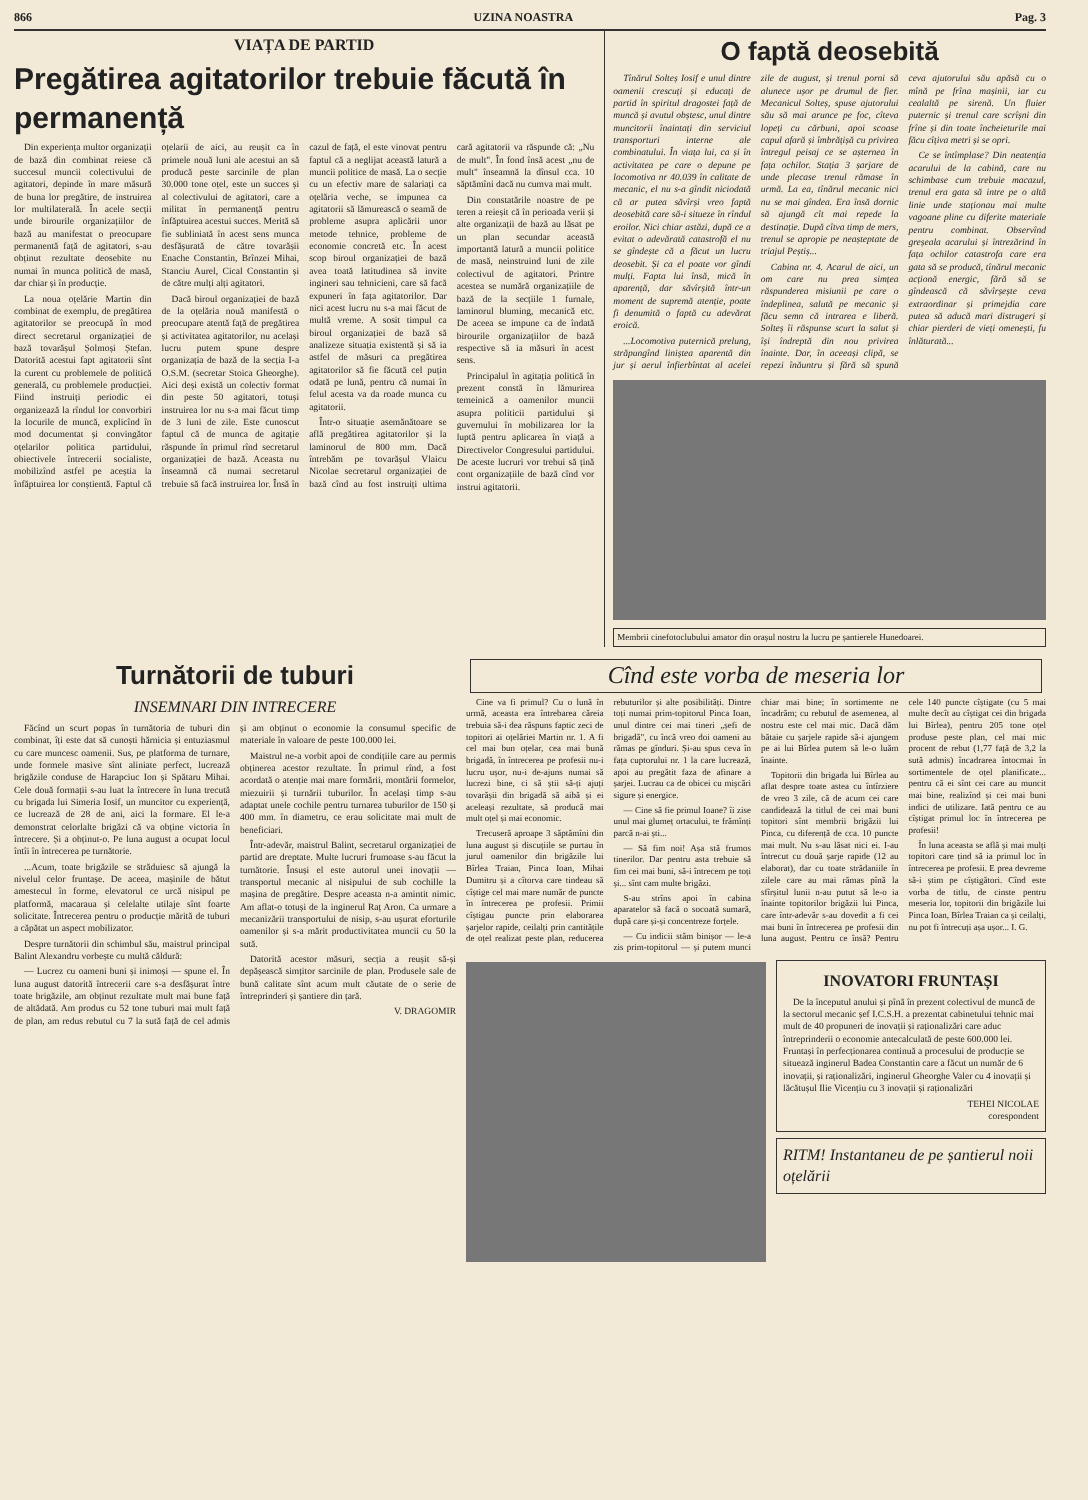866 UZINA NOASTRA Pag. 3
VIAȚA DE PARTID
Pregătirea agitatorilor trebuie făcută în permanență
Din experiența multor organizații de bază din combinat reiese că succesul muncii colectivului de agitatori, depinde în mare măsură de buna lor pregătire, de instruirea lor multilaterală. În acele secții unde birourile organizațiilor de bază au manifestat o preocupare permanentă față de agitatori, s-au obținut rezultate deosebite nu numai în munca politică de masă, dar chiar și în producție.
La noua oțelărie Martin din combinat de exemplu, de pregătirea agitatorilor se preocupă în mod direct secretarul organizației de bază tovarășul Șolmoși Ștefan. Datorită acestui fapt agitatorii sînt la curent cu problemele de politică generală, cu problemele producției. Fiind instruiți periodic ei organizează la rîndul lor convorbiri la locurile de muncă, explicînd în mod documentat și convingător oțelarilor politica partidului, obiectivele întrecerii socialiste, mobilizînd astfel pe aceștia la înfăptuirea lor conștientă. Faptul că oțelarii de aici, au reușit ca în primele nouă luni ale acestui an să producă peste sarcinile de plan 30.000 tone oțel, este un succes și al colectivului de agitatori, care a militat în permanență pentru înfăptuirea acestui succes. Merită să fie subliniată în acest sens munca desfășurată de către tovarășii Enache Constantin, Brînzei Mihai, Stanciu Aurel, Cical Constantin și de către mulți alți agitatori.
Dacă biroul organizației de bază de la oțelăria nouă manifestă o preocupare atentă față de pregătirea și activitatea agitatorilor, nu același lucru putem spune despre organizația de bază de la secția I-a O.S.M. (secretar Stoica Gheorghe). Aici deși există un colectiv format din peste 50 agitatori, totuși instruirea lor nu s-a mai făcut timp de 3 luni de zile. Este cunoscut faptul că de munca de agitație răspunde în primul rînd secretarul organizației de bază. Aceasta nu înseamnă că numai secretarul trebuie să facă instruirea lor. Însă în cazul de față, el este vinovat pentru faptul că a neglijat această latură a muncii politice de masă. La o secție cu un efectiv mare de salariați ca oțelăria veche, se impunea ca agitatorii să lămurească o seamă de probleme asupra aplicării unor metode tehnice, probleme de economie concretă etc. În acest scop biroul organizației de bază avea toată latitudinea să invite ingineri sau tehnicieni, care să facă expuneri în fața agitatorilor. Dar nici acest lucru nu s-a mai făcut de multă vreme. A sosit timpul ca biroul organizației de bază să analizeze situația existentă și să ia astfel de măsuri ca pregătirea agitatorilor să fie făcută cel puțin odată pe lună, pentru că numai în felul acesta va da roade munca cu agitatorii.
Într-o situație asemănătoare se află pregătirea agitatorilor și la laminorul de 800 mm. Dacă întrebăm pe tovarășul Vlaicu Nicolae secretarul organizației de bază cînd au fost instruiți ultima cară agitatorii va răspunde că: „Nu de mult". În fond însă acest „nu de mult" înseamnă la dînsul cca. 10 săptămîni dacă nu cumva mai mult.
Din constatările noastre de pe teren a reieșit că în perioada verii și alte organizații de bază au lăsat pe un plan secundar această importantă latură a muncii politice de masă, neinstruind luni de zile colectivul de agitatori. Printre acestea se numără organizațiile de bază de la secțiile 1 furnale, laminorul bluming, mecanică etc. De aceea se impune ca de îndată birourile organizațiilor de bază respective să ia măsuri în acest sens.
Principalul în agitația politică în prezent constă în lămurirea temeinică a oamenilor muncii asupra politicii partidului și guvernului în mobilizarea lor la luptă pentru aplicarea în viață a Directivelor Congresului partidului. De aceste lucruri vor trebui să țină cont organizațiile de bază cînd vor instrui agitatorii.
O faptă deosebită
Tînărul Solteș Iosif e unul dintre oamenii crescuți și educați de partid în spiritul dragostei față de muncă și avutul obștesc, unul dintre muncitorii înaintați din serviciul transporturi interne ale combinatului. În viața lui, ca și în activitatea pe care o depune pe locomotiva nr 40.039 în calitate de mecanic, el nu s-a gîndit niciodată că ar putea săvîrși vreo faptă deosebită care să-i situeze în rîndul eroilor. Nici chiar astăzi, după ce a evitat o adevărată catastrofă el nu se gîndește că a făcut un lucru deosebit. Și ca el poate vor gîndi mulți. Fapta lui însă, mică în aparență, dar săvîrșită într-un moment de supremă atenție, poate fi denumită o faptă cu adevărat eroică.
...Locomotiva puternică prelung, străpungînd liniștea aparentă din jur și aerul înfierbîntat al acelei zile de august, și trenul porni să alunece ușor pe drumul de fier. Mecanicul Solteș, spuse ajutorului său să mai arunce pe foc, cîteva lopeți cu cărbuni, apoi scoase capul afară și îmbrățișă cu privirea întregul peisaj ce se așternea în fața ochilor. Stația 3 șarjare de unde plecase trenul rămase în urmă. La ea, tînărul mecanic nici nu se mai gîndea. Era însă dornic să ajungă cît mai repede la destinație. După cîtva timp de mers, trenul se apropie pe neașteptate de triajul Peștiș...
Cabina nr. 4. Acarul de aici, un om care nu prea simțea răspunderea misiunii pe care o îndeplinea, salută pe mecanic și făcu semn că intrarea e liberă. Solteș îi răspunse scurt la salut și își îndreptă din nou privirea înainte. Dar, în aceeași clipă, se repezi înăuntru și fără să spună ceva ajutorului său apăsă cu o mînă pe frîna mașinii, iar cu cealaltă pe sirenă. Un fluier puternic și trenul care scrîșni din frîne și din toate încheieturile mai făcu cîțiva metri și se opri.
Ce se întîmplase? Din neatenția acarului de la cabină, care nu schimbase cum trebuie macazul, trenul era gata să intre pe o altă linie unde staționau mai multe vagoane pline cu diferite materiale pentru combinat. Observînd greșeala acarului și întrezărind în fața ochilor catastrofa care era gata să se producă, tînărul mecanic acționă energic, fără să se gîndească că săvîrșește ceva extraordinar și primejdia care putea să aducă mari distrugeri și chiar pierderi de vieți omenești, fu înlăturată...
Membrii cinefotoclubului amator din orașul nostru la lucru pe șantierele Hunedoarei.
Turnătorii de tuburi
INSEMNARI DIN INTRECERE
Făcînd un scurt popas în turnătoria de tuburi din combinat, îți este dat să cunoști hărnicia și entuziasmul cu care muncesc oamenii. Sus, pe platforma de turnare, unde formele masive sînt aliniate perfect, lucrează brigăzile conduse de Harapciuc Ion și Spătaru Mihai. Cele două formații s-au luat la întrecere în luna trecută cu brigada lui Simeria Iosif, un muncitor cu experiență, ce lucrează de 28 de ani, aici la formare. El le-a demonstrat celorlalte brigăzi că va obține victoria în întrecere. Și a obținut-o. Pe luna august a ocupat locul întîi în întrecerea pe turnătorie.
...Acum, toate brigăzile se străduiesc să ajungă la nivelul celor fruntașe. De aceea, mașinile de bătut amestecul în forme, elevatorul ce urcă nisipul pe platformă, macaraua și celelalte utilaje sînt foarte solicitate. Întrecerea pentru o producție mărită de tuburi a căpătat un aspect mobilizator.
Despre turnătorii din schimbul său, maistrul principal Balint Alexandru vorbește cu multă căldură:
— Lucrez cu oameni buni și inimoși — spune el. În luna august datorită întrecerii care s-a desfășurat între toate brigăzile, am obținut rezultate mult mai bune față de altădată. Am produs cu 52 tone tuburi mai mult față de plan, am redus rebutul cu 7 la sută față de cel admis și am obținut o economie la consumul specific de materiale în valoare de peste 100.000 lei.
Maistrul ne-a vorbit apoi de condițiile care au permis obținerea acestor rezultate. În primul rînd, a fost acordată o atenție mai mare formării, montării formelor, miezuirii și turnării tuburilor. În același timp s-au adaptat unele cochile pentru turnarea tuburilor de 150 și 400 mm. în diametru, ce erau solicitate mai mult de beneficiari.
Într-adevăr, maistrul Balint, secretarul organizației de partid are dreptate. Multe lucruri frumoase s-au făcut la turnătorie. Însuși el este autorul unei inovații — transportul mecanic al nisipului de sub cochille la mașina de pregătire. Despre aceasta n-a amintit nimic. Am aflat-o totuși de la inginerul Raț Aron. Ca urmare a mecanizării transportului de nisip, s-au ușurat eforturile oamenilor și s-a mărit productivitatea muncii cu 50 la sută.
Datorită acestor măsuri, secția a reușit să-și depășească simțitor sarcinile de plan. Produsele sale de bună calitate sînt acum mult căutate de o serie de întreprinderi și șantiere din țară.
V. DRAGOMIR
Cînd este vorba de meseria lor
Cine va fi primul? Cu o lună în urmă, aceasta era întrebarea căreia trebuia să-i dea răspuns faptic zeci de topitori ai oțelăriei Martin nr. 1. A fi cel mai bun oțelar, cea mai bună brigadă, în întrecerea pe profesii nu-i lucru ușor, nu-i de-ajuns numai să lucrezi bine, ci să știi să-ți ajuți tovarășii din brigadă să aibă și ei aceleași rezultate, să producă mai mult oțel și mai economic.
Trecuseră aproape 3 săptămîni din luna august și discuțiile se purtau în jurul oamenilor din brigăzile lui Bîrlea Traian, Pinca Ioan, Mihai Dumitru și a cîtorva care tindeau să cîștige cel mai mare număr de puncte în întrecerea pe profesii. Primii cîștigau puncte prin elaborarea șarjelor rapide, ceilalți prin cantitățile de oțel realizat peste plan, reducerea rebuturilor și alte posibilități. Dintre toți numai prim-topitorul Pinca Ioan, unul dintre cei mai tineri „șefi de brigadă", cu încă vreo doi oameni au rămas pe gînduri. Și-au spus ceva în fața cuptorului nr. 1 la care lucrează, apoi au pregătit faza de afinare a șarjei. Lucrau ca de obicei cu mișcări sigure și energice.
— Cine să fie primul Ioane? îi zise unul mai glumeț ortacului, te frămînți parcă n-ai ști...
— Să fim noi! Așa stă frumos tinerilor. Dar pentru asta trebuie să fim cei mai buni, să-i întrecem pe toți și... sînt cam multe brigăzi.
S-au strîns apoi în cabina aparatelor să facă o socoată sumară, după care și-și concentreze forțele.
— Cu indicii stăm binișor — le-a zis prim-topitorul — și putem munci chiar mai bine; în sortimente ne încadrăm; cu rebutul de asemenea, al nostru este cel mai mic. Dacă dăm bătaie cu șarjele rapide să-i ajungem pe ai lui Bîrlea putem să le-o luăm înainte.
Topitorii din brigada lui Bîrlea au aflat despre toate astea cu întîrziere de vreo 3 zile, că de acum cei care candidează la titlul de cei mai buni topitori sînt membrii brigăzii lui Pinca, cu diferență de cca. 10 puncte mai mult. Nu s-au lăsat nici ei. I-au întrecut cu două șarje rapide (12 au elaborat), dar cu toate strădaniile în zilele care au mai rămas pînă la sfîrșitul lunii n-au putut să le-o ia înainte topitorilor brigăzii lui Pinca, care într-adevăr s-au dovedit a fi cei mai buni în întrecerea pe profesii din luna august. Pentru ce însă? Pentru cele 140 puncte cîștigate (cu 5 mai multe decît au cîștigat cei din brigada lui Bîrlea), pentru 205 tone oțel produse peste plan, cel mai mic procent de rebut (1,77 față de 3,2 la sută admis) încadrarea întocmai în sortimentele de oțel planificate... pentru că ei sînt cei care au muncit mai bine, realizînd și cei mai buni indici de utilizare. Iată pentru ce au cîștigat primul loc în întrecerea pe profesii!
În luna aceasta se află și mai mulți topitori care țind să ia primul loc în întrecerea pe profesii. E prea devreme să-i știm pe cîștigători. Cînd este vorba de titlu, de cinste pentru meseria lor, topitorii din brigăzile lui Pinca Ioan, Bîrlea Traian ca și ceilalți, nu pot fi întrecuți așa ușor... I. G.
INOVATORI FRUNTAȘI
De la începutul anului și pînă în prezent colectivul de muncă de la sectorul mecanic șef I.C.S.H. a prezentat cabinetului tehnic mai mult de 40 propuneri de inovații și raționalizări care aduc întreprinderii o economie antecalculată de peste 600.000 lei. Fruntași în perfecționarea continuă a procesului de producție se situează inginerul Badea Constantin care a făcut un număr de 6 inovații, și raționalizări, inginerul Gheorghe Valer cu 4 inovații și lăcătușul Ilie Vicențiu cu 3 inovații și raționalizări
TEHEI NICOLAE
corespondent
RITM! Instantaneu de pe șantierul noii oțelării